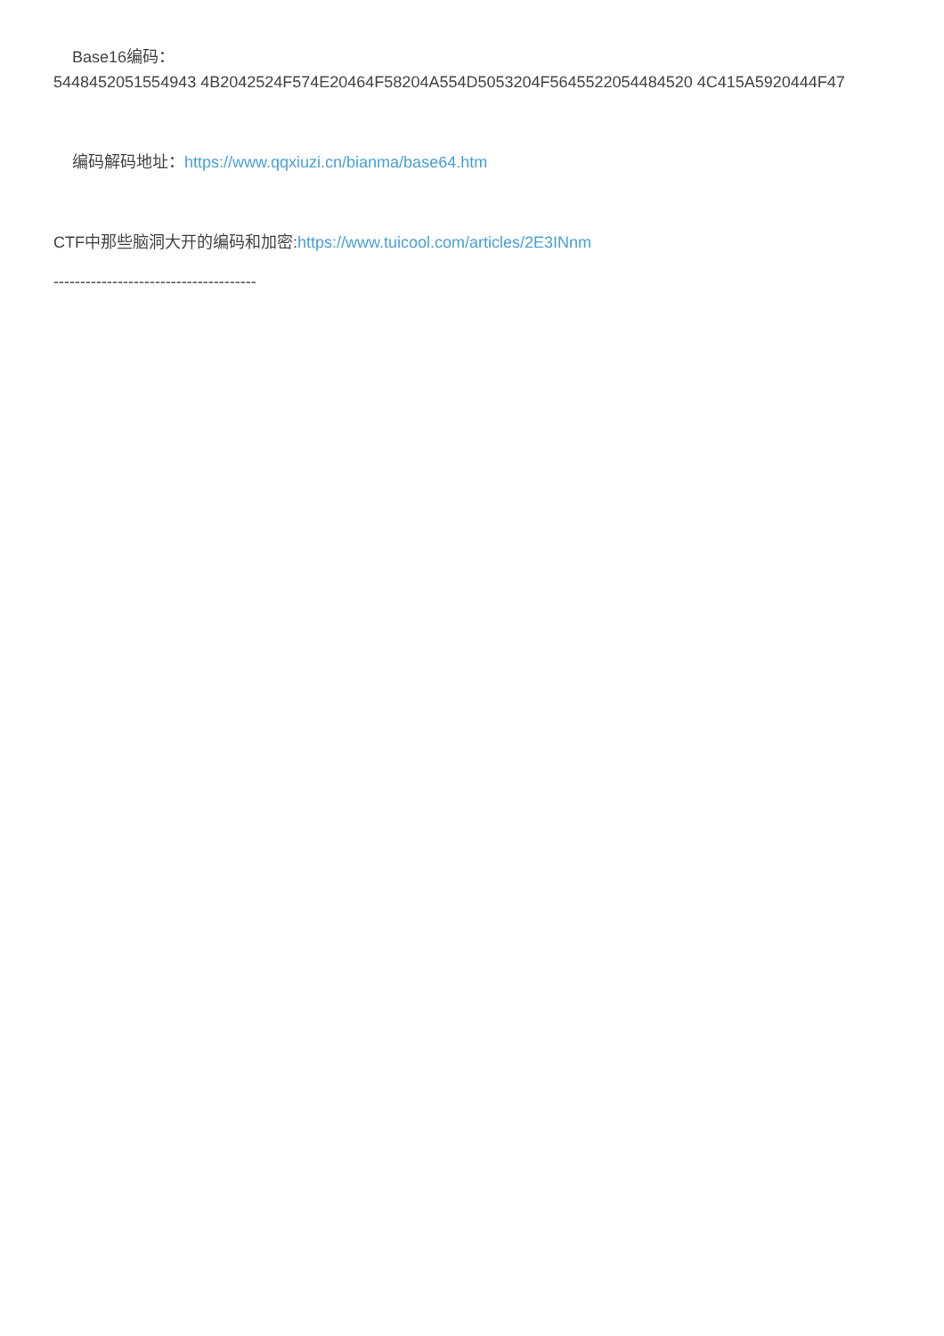Base16编码：
5448452051554943 4B2042524F574E20464F58204A554D5053204F5645522054484520 4C415A5920444F47
编码解码地址：https://www.qqxiuzi.cn/bianma/base64.htm
CTF中那些脑洞大开的编码和加密:https://www.tuicool.com/articles/2E3INnm
--------------------------------------